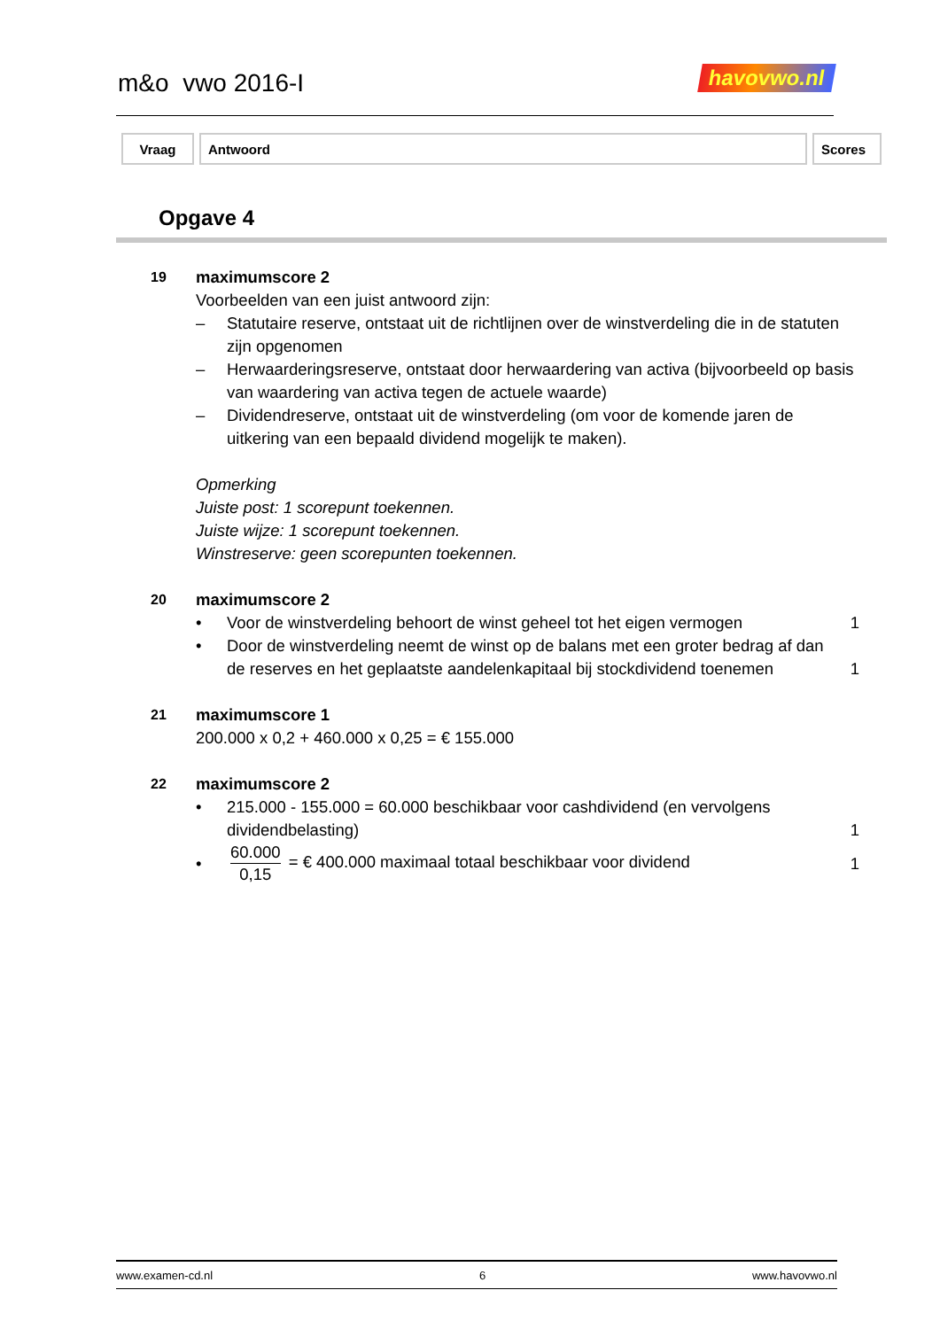m&o vwo 2016-I havovwo.nl
| Vraag | Antwoord | Scores |
| --- | --- | --- |
Opgave 4
19
maximumscore 2
Voorbeelden van een juist antwoord zijn:
– Statutaire reserve, ontstaat uit de richtlijnen over de winstverdeling die in de statuten zijn opgenomen
– Herwaarderingsreserve, ontstaat door herwaardering van activa (bijvoorbeeld op basis van waardering van activa tegen de actuele waarde)
– Dividendreserve, ontstaat uit de winstverdeling (om voor de komende jaren de uitkering van een bepaald dividend mogelijk te maken).
Opmerking
Juiste post: 1 scorepunt toekennen.
Juiste wijze: 1 scorepunt toekennen.
Winstreserve: geen scorepunten toekennen.
20
maximumscore 2
• Voor de winstverdeling behoort de winst geheel tot het eigen vermogen
1
• Door de winstverdeling neemt de winst op de balans met een groter bedrag af dan de reserves en het geplaatste aandelenkapitaal bij stockdividend toenemen
1
21
maximumscore 1
200.000 x 0,2 + 460.000 x 0,25 = € 155.000
22
maximumscore 2
• 215.000 - 155.000 = 60.000 beschikbaar voor cashdividend (en vervolgens dividendbelasting)
1
•
60.000 0,15 = € 400.000 maximaal totaal beschikbaar voor dividend
1
www.examen-cd.nl 6 www.havovwo.nl